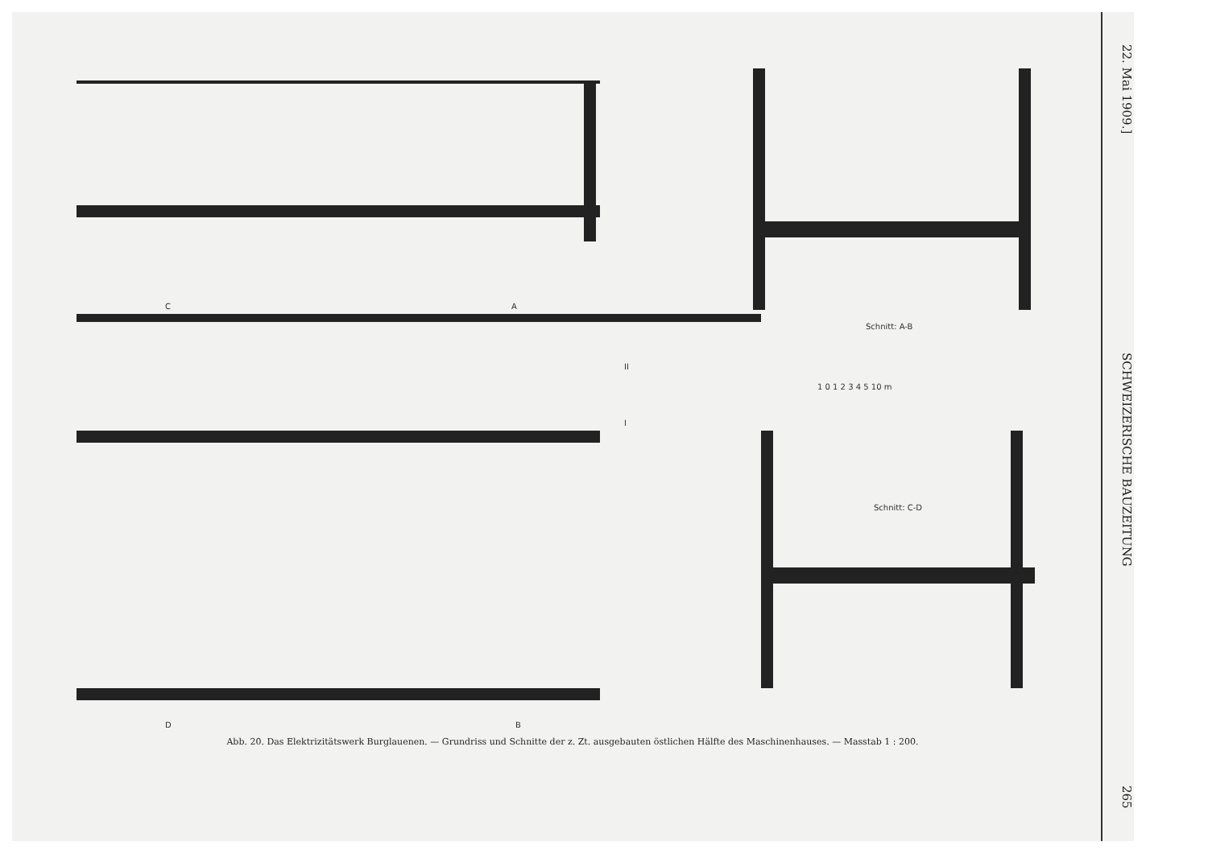C A
Schnitt: A-B
1 0 1 2 3 4 5 10 m
II
I
Schnitt: C-D
D B
Abb. 20. Das Elektrizitätswerk Burglauenen. — Grundriss und Schnitte der z. Zt. ausgebauten östlichen Hälfte des Maschinenhauses. — Masstab 1 : 200.
22. Mai 1909.]
SCHWEIZERISCHE BAUZEITUNG
265